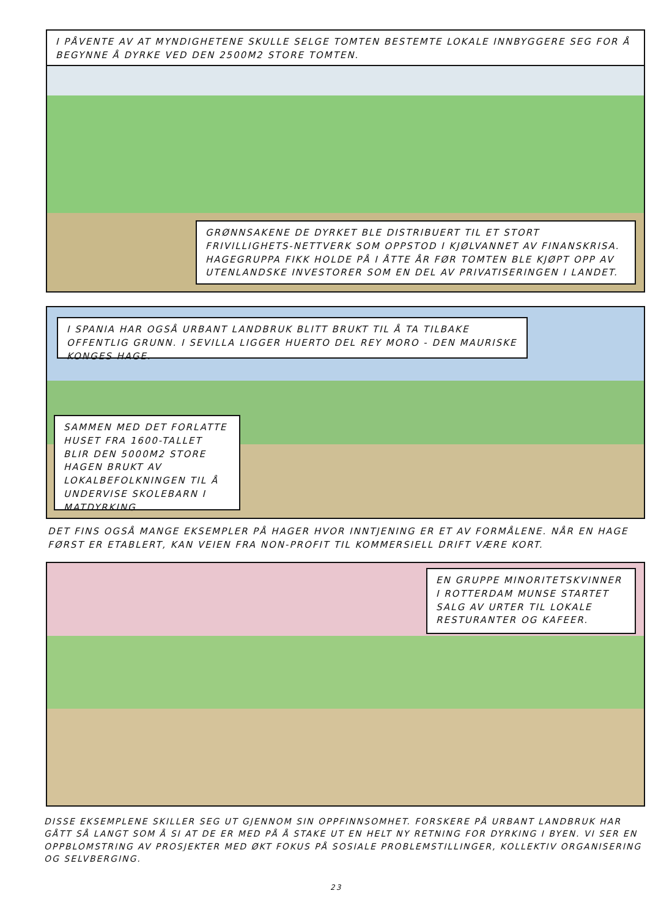I PÅVENTE AV AT MYNDIGHETENE SKULLE SELGE TOMTEN BESTEMTE LOKALE INNBYGGERE SEG FOR Å BEGYNNE Å DYRKE VED DEN 2500M2 STORE TOMTEN.
GRØNNSAKENE DE DYRKET BLE DISTRIBUERT TIL ET STORT FRIVILLIGHETS-NETTVERK SOM OPPSTOD I KJØLVANNET AV FINANSKRISA. HAGEGRUPPA FIKK HOLDE PÅ I ÅTTE ÅR FØR TOMTEN BLE KJØPT OPP AV UTENLANDSKE INVESTORER SOM EN DEL AV PRIVATISERINGEN I LANDET.
I SPANIA HAR OGSÅ URBANT LANDBRUK BLITT BRUKT TIL Å TA TILBAKE OFFENTLIG GRUNN. I SEVILLA LIGGER HUERTO DEL REY MORO - DEN MAURISKE KONGES HAGE.
SAMMEN MED DET FORLATTE HUSET FRA 1600-TALLET BLIR DEN 5000M2 STORE HAGEN BRUKT AV LOKALBEFOLKNINGEN TIL Å UNDERVISE SKOLEBARN I MATDYRKING.
DET FINS OGSÅ MANGE EKSEMPLER PÅ HAGER HVOR INNTJENING ER ET AV FORMÅLENE. NÅR EN HAGE FØRST ER ETABLERT, KAN VEIEN FRA NON-PROFIT TIL KOMMERSIELL DRIFT VÆRE KORT.
EN GRUPPE MINORITETSKVINNER I ROTTERDAM MUNSE STARTET SALG AV URTER TIL LOKALE RESTURANTER OG KAFEER.
DISSE EKSEMPLENE SKILLER SEG UT GJENNOM SIN OPPFINNSOMHET. FORSKERE PÅ URBANT LANDBRUK HAR GÅTT SÅ LANGT SOM Å SI AT DE ER MED PÅ Å STAKE UT EN HELT NY RETNING FOR DYRKING I BYEN. VI SER EN OPPBLOMSTRING AV PROSJEKTER MED ØKT FOKUS PÅ SOSIALE PROBLEMSTILLINGER, KOLLEKTIV ORGANISERING OG SELVBERGING.
23